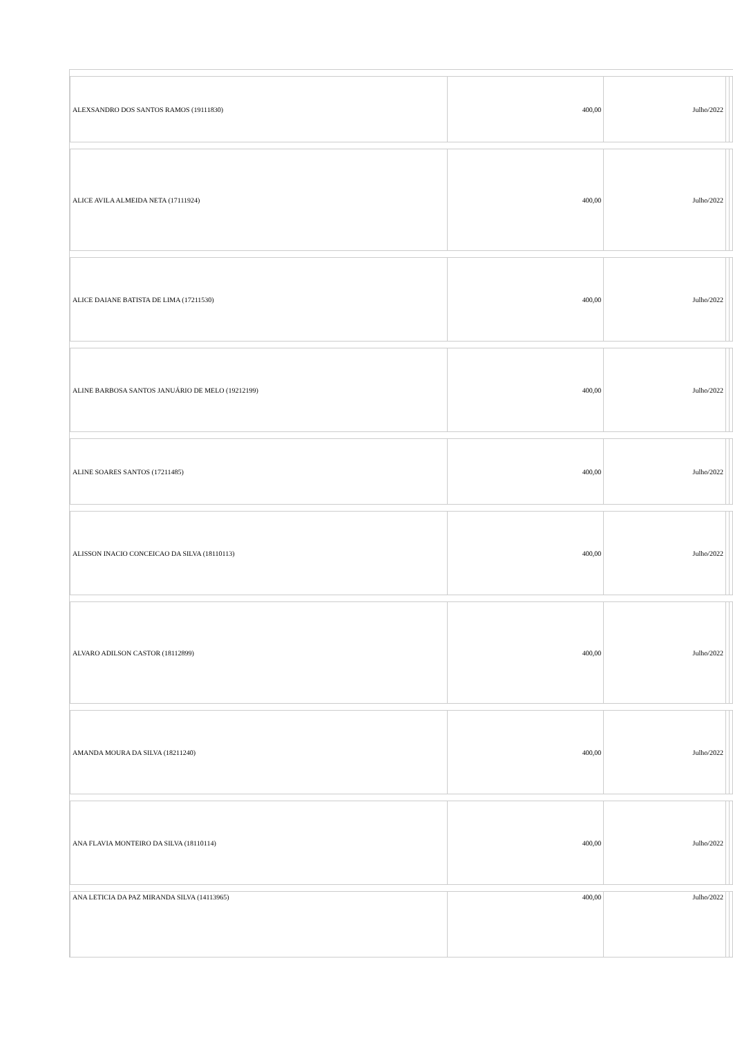| ALEXSANDRO DOS SANTOS RAMOS (19111830) | 400,00 | Julho/2022 | | |
| ALICE AVILA ALMEIDA NETA (17111924) | 400,00 | Julho/2022 | | |
| ALICE DAIANE BATISTA DE LIMA (17211530) | 400,00 | Julho/2022 | | |
| ALINE BARBOSA SANTOS JANUÁRIO DE MELO (19212199) | 400,00 | Julho/2022 | | |
| ALINE SOARES SANTOS (17211485) | 400,00 | Julho/2022 | | |
| ALISSON INACIO CONCEICAO DA SILVA (18110113) | 400,00 | Julho/2022 | | |
| ALVARO ADILSON CASTOR (18112899) | 400,00 | Julho/2022 | | |
| AMANDA MOURA DA SILVA (18211240) | 400,00 | Julho/2022 | | |
| ANA FLAVIA MONTEIRO DA SILVA (18110114) | 400,00 | Julho/2022 | | |
| ANA LETICIA DA PAZ MIRANDA SILVA (14113965) | 400,00 | Julho/2022 | | |